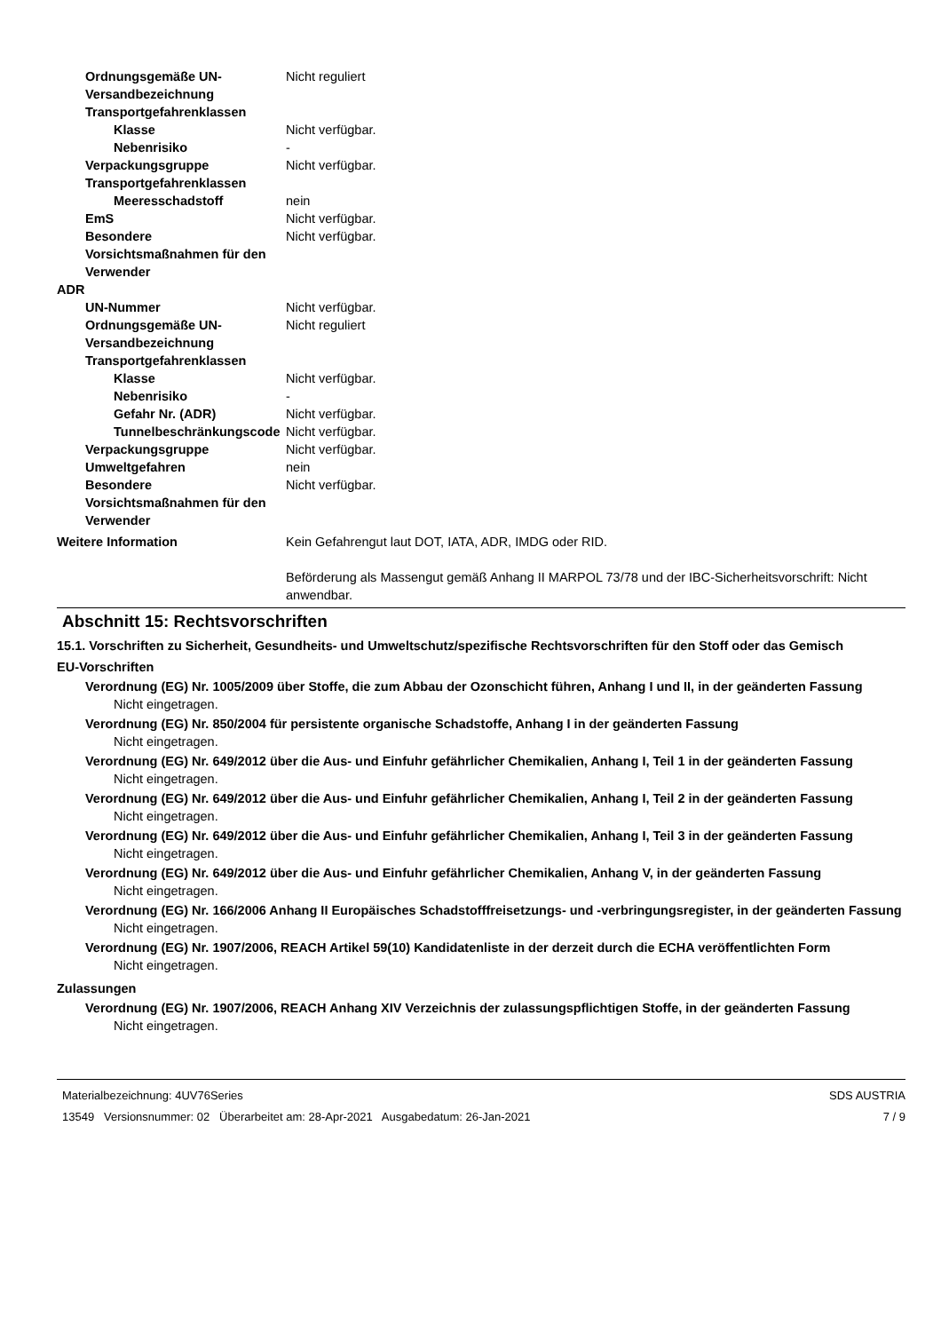Ordnungsgemäße UN-Versandbezeichnung
Nicht reguliert
Transportgefahrenklassen
Klasse Nicht verfügbar.
Nebenrisiko -
Verpackungsgruppe Nicht verfügbar.
Transportgefahrenklassen
Meeresschadstoff nein
EmS Nicht verfügbar.
Besondere Vorsichtsmaßnahmen für den Verwender
Nicht verfügbar.
ADR
UN-Nummer Nicht verfügbar.
Ordnungsgemäße UN-Versandbezeichnung
Nicht reguliert
Transportgefahrenklassen
Klasse Nicht verfügbar.
Nebenrisiko -
Gefahr Nr. (ADR) Nicht verfügbar.
Tunnelbeschränkungscode
Nicht verfügbar.
Verpackungsgruppe Nicht verfügbar.
Umweltgefahren nein
Besondere Vorsichtsmaßnahmen für den Verwender
Nicht verfügbar.
Weitere Information Kein Gefahrengut laut DOT, IATA, ADR, IMDG oder RID.
Beförderung als Massengut gemäß Anhang II MARPOL 73/78 und der IBC-Sicherheitsvorschrift: Nicht anwendbar.
Abschnitt 15: Rechtsvorschriften
15.1. Vorschriften zu Sicherheit, Gesundheits- und Umweltschutz/spezifische Rechtsvorschriften für den Stoff oder das Gemisch
EU-Vorschriften
Verordnung (EG) Nr. 1005/2009 über Stoffe, die zum Abbau der Ozonschicht führen, Anhang I und II, in der geänderten Fassung
Nicht eingetragen.
Verordnung (EG) Nr. 850/2004 für persistente organische Schadstoffe, Anhang I in der geänderten Fassung
Nicht eingetragen.
Verordnung (EG) Nr. 649/2012 über die Aus- und Einfuhr gefährlicher Chemikalien, Anhang I, Teil 1 in der geänderten Fassung
Nicht eingetragen.
Verordnung (EG) Nr. 649/2012 über die Aus- und Einfuhr gefährlicher Chemikalien, Anhang I, Teil 2 in der geänderten Fassung
Nicht eingetragen.
Verordnung (EG) Nr. 649/2012 über die Aus- und Einfuhr gefährlicher Chemikalien, Anhang I, Teil 3 in der geänderten Fassung
Nicht eingetragen.
Verordnung (EG) Nr. 649/2012 über die Aus- und Einfuhr gefährlicher Chemikalien, Anhang V, in der geänderten Fassung
Nicht eingetragen.
Verordnung (EG) Nr. 166/2006 Anhang II Europäisches Schadstofffreisetzungs- und -verbringungsregister, in der geänderten Fassung
Nicht eingetragen.
Verordnung (EG) Nr. 1907/2006, REACH Artikel 59(10) Kandidatenliste in der derzeit durch die ECHA veröffentlichten Form
Nicht eingetragen.
Zulassungen
Verordnung (EG) Nr. 1907/2006, REACH Anhang XIV Verzeichnis der zulassungspflichtigen Stoffe, in der geänderten Fassung
Nicht eingetragen.
Materialbezeichnung: 4UV76Series
13549 Versionsnummer: 02 Überarbeitet am: 28-Apr-2021 Ausgabedatum: 26-Jan-2021
SDS AUSTRIA
7 / 9